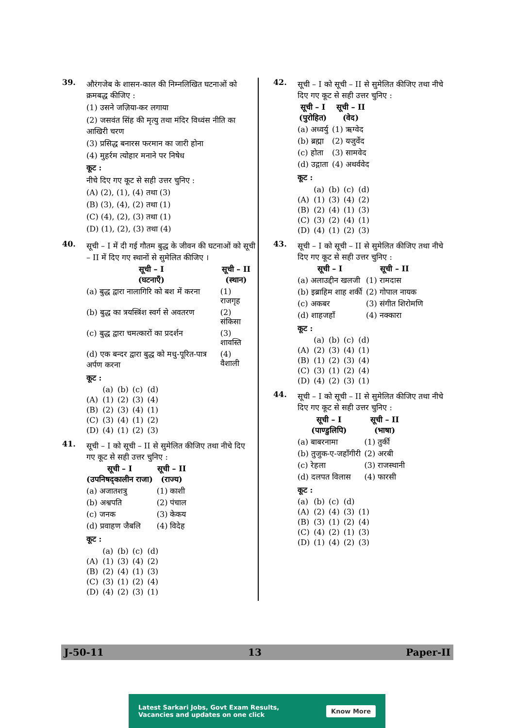39.
औरंगजेब के शासन-काल की निम्नलिखित घटनाओं को क्रमबद्ध कीजिए :
(1) उसने जज़िया-कर लगाया
(2) जसवंत सिंह की मृत्यु तथा मंदिर विध्वंस नीति का आखिरी चरण
(3) प्रसिद्ध बनारस फरमान का जारी होना
(4) मुहर्रम त्योहार मनाने पर निषेध
कूट :
नीचे दिए गए कूट से सही उत्तर चुनिए :
(A) (2), (1), (4) तथा (3)
(B) (3), (4), (2) तथा (1)
(C) (4), (2), (3) तथा (1)
(D) (1), (2), (3) तथा (4)
40.
सूची – I में दी गई गौतम बुद्ध के जीवन की घटनाओं को सूची – II में दिए गए स्थानों से सुमेलित कीजिए ।
| सूची – I (घटनाएँ) | सूची – II (स्थान) |
| --- | --- |
| (a) बुद्ध द्वारा नालागिरि को बश में करना | (1) राजगृह |
| (b) बुद्ध का त्रयस्त्रिंश स्वर्ग से अवतरण | (2) संकिसा |
| (c) बुद्ध द्वारा चमत्कारों का प्रदर्शन | (3) शावस्ति |
| (d) एक बन्दर द्वारा बुद्ध को मधु-पूरित-पात्र अर्पण करना | (4) वैशाली |
कूट :
| | (a) | (b) | (c) | (d) |
| (A) | (1) | (2) | (3) | (4) |
| (B) | (2) | (3) | (4) | (1) |
| (C) | (3) | (4) | (1) | (2) |
| (D) | (4) | (1) | (2) | (3) |
41.
सूची – I को सूची – II से सुमेलित कीजिए तथा नीचे दिए गए कूट से सही उत्तर चुनिए :
| सूची – I (उपनिषद्कालीन राजा) | सूची – II (राज्य) |
| --- | --- |
| (a) अजातशत्रु | (1) काशी |
| (b) अश्वपति | (2) पंचाल |
| (c) जनक | (3) केकय |
| (d) प्रवाहण जैबलि | (4) विदेह |
कूट :
| | (a) | (b) | (c) | (d) |
| (A) | (1) | (3) | (4) | (2) |
| (B) | (2) | (4) | (1) | (3) |
| (C) | (3) | (1) | (2) | (4) |
| (D) | (4) | (2) | (3) | (1) |
42.
सूची – I को सूची – II से सुमेलित कीजिए तथा नीचे दिए गए कूट से सही उत्तर चुनिए :
| सूची – I (पुरोहित) | सूची – II (वेद) |
| --- | --- |
| (a) अध्वर्यु | (1) ऋग्वेद |
| (b) ब्रह्मा | (2) यजुर्वेद |
| (c) होता | (3) सामवेद |
| (d) उद्गाता | (4) अथर्ववेद |
कूट :
| | (a) | (b) | (c) | (d) |
| (A) | (1) | (3) | (4) | (2) |
| (B) | (2) | (4) | (1) | (3) |
| (C) | (3) | (2) | (4) | (1) |
| (D) | (4) | (1) | (2) | (3) |
43.
सूची – I को सूची – II से सुमेलित कीजिए तथा नीचे दिए गए कूट से सही उत्तर चुनिए :
| सूची – I | सूची – II |
| --- | --- |
| (a) अलाउद्दीन खलजी | (1) रामदास |
| (b) इब्राहिम शाह शर्की | (2) गोपाल नायक |
| (c) अकबर | (3) संगीत शिरोमणि |
| (d) शाहजहाँ | (4) नक्कारा |
कूट :
| | (a) | (b) | (c) | (d) |
| (A) | (2) | (3) | (4) | (1) |
| (B) | (1) | (2) | (3) | (4) |
| (C) | (3) | (1) | (2) | (4) |
| (D) | (4) | (2) | (3) | (1) |
44.
सूची – I को सूची – II से सुमेलित कीजिए तथा नीचे दिए गए कूट से सही उत्तर चुनिए :
| सूची – I (पाण्डुलिपि) | सूची – II (भाषा) |
| --- | --- |
| (a) बाबरनामा | (1) तुर्की |
| (b) तुजुक-ए-जहाँगीरी | (2) अरबी |
| (c) रेहला | (3) राजस्थानी |
| (d) दलपत विलास | (4) फारसी |
कूट :
| (a) | (b) | (c) | (d) | |
| (A) | (2) | (4) | (3) | (1) |
| (B) | (3) | (1) | (2) | (4) |
| (C) | (4) | (2) | (1) | (3) |
| (D) | (1) | (4) | (2) | (3) |
J-50-11 13 Paper-II
Latest Sarkari Jobs, Govt Exam Results,
Vacancies and updates on one click
Know More